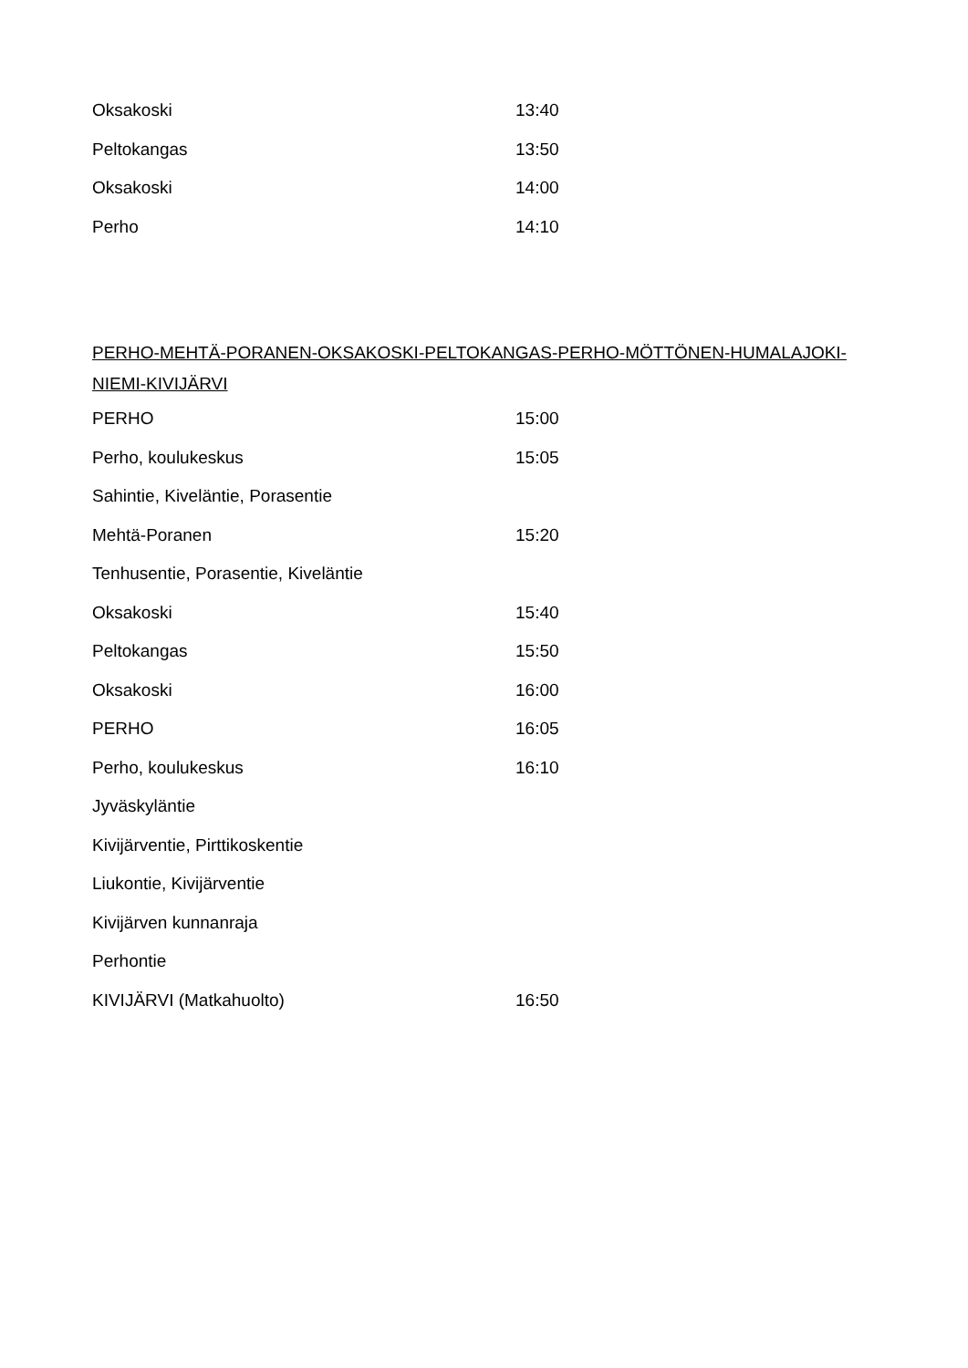| Oksakoski | 13:40 |
| Peltokangas | 13:50 |
| Oksakoski | 14:00 |
| Perho | 14:10 |
PERHO-MEHTÄ-PORANEN-OKSAKOSKI-PELTOKANGAS-PERHO-MÖTTÖNEN-HUMALAJOKI-NIEMI-KIVIJÄRVI
| PERHO | 15:00 |
| Perho, koulukeskus | 15:05 |
| Sahintie, Kiveläntie, Porasentie | |
| Mehtä-Poranen | 15:20 |
| Tenhusentie, Porasentie, Kiveläntie | |
| Oksakoski | 15:40 |
| Peltokangas | 15:50 |
| Oksakoski | 16:00 |
| PERHO | 16:05 |
| Perho, koulukeskus | 16:10 |
| Jyväskyläntie | |
| Kivijärventie, Pirttikoskentie | |
| Liukontie, Kivijärventie | |
| Kivijärven kunnanraja | |
| Perhontie | |
| KIVIJÄRVI (Matkahuolto) | 16:50 |